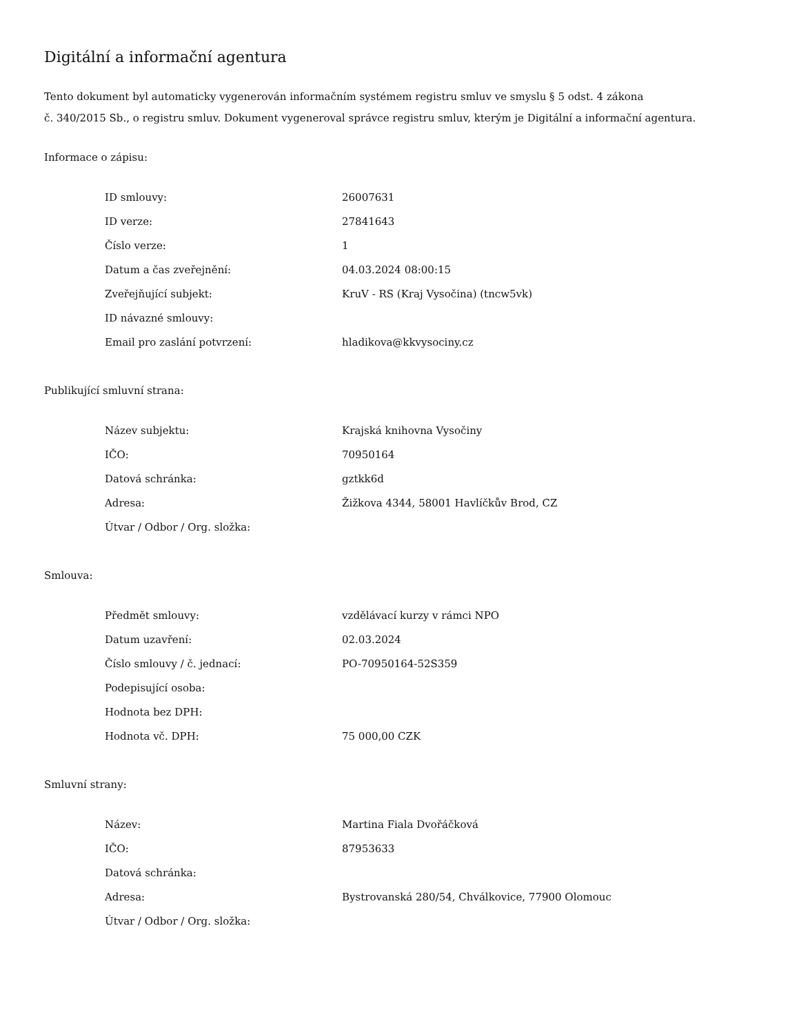Digitální a informační agentura
Tento dokument byl automaticky vygenerován informačním systémem registru smluv ve smyslu § 5 odst. 4 zákona
č. 340/2015 Sb., o registru smluv. Dokument vygeneroval správce registru smluv, kterým je Digitální a informační agentura.
Informace o zápisu:
| ID smlouvy: | 26007631 |
| ID verze: | 27841643 |
| Číslo verze: | 1 |
| Datum a čas zveřejnění: | 04.03.2024 08:00:15 |
| Zveřejňující subjekt: | KruV - RS (Kraj Vysočina) (tncw5vk) |
| ID návazné smlouvy: | |
| Email pro zaslání potvrzení: | hladikova@kkvysociny.cz |
Publikující smluvní strana:
| Název subjektu: | Krajská knihovna Vysočiny |
| IČO: | 70950164 |
| Datová schránka: | gztkk6d |
| Adresa: | Žižkova 4344, 58001 Havlíčkův Brod, CZ |
| Útvar / Odbor / Org. složka: | |
Smlouva:
| Předmět smlouvy: | vzdělávací kurzy v rámci NPO |
| Datum uzavření: | 02.03.2024 |
| Číslo smlouvy / č. jednací: | PO-70950164-52S359 |
| Podepisující osoba: | |
| Hodnota bez DPH: | |
| Hodnota vč. DPH: | 75 000,00 CZK |
Smluvní strany:
| Název: | Martina Fiala Dvořáčková |
| IČO: | 87953633 |
| Datová schránka: | |
| Adresa: | Bystrovanská 280/54, Chválkovice, 77900 Olomouc |
| Útvar / Odbor / Org. složka: | |